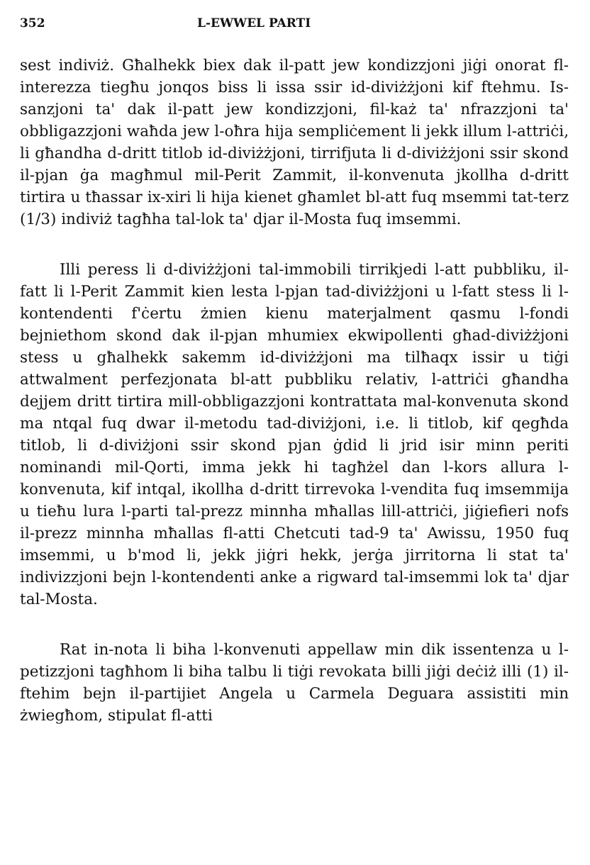352 L-EWWEL PARTI
sest indiviż. Għalhekk biex dak il-patt jew kondizzjoni jiġi onorat fl-interezza tiegħu jonqos biss li issa ssir id-diviżżjoni kif ftehmu. Is-sanzjoni ta' dak il-patt jew kondizzjoni, fil-każ ta' nfrazzjoni ta' obbligazzjoni waħda jew l-oħra hija sempliċement li jekk illum l-attriċi, li għandha d-dritt titlob id-diviżżjoni, tirrifjuta li d-diviżżjoni ssir skond il-pjan ġa magħmul mil-Perit Zammit, il-konvenuta jkollha d-dritt tirtira u tħassar ix-xiri li hija kienet għamlet bl-att fuq msemmi tat-terz (1/3) indiviż tagħha tal-lok ta' djar il-Mosta fuq imsemmi.
Illi peress li d-diviżżjoni tal-immobili tirrikjedi l-att pubbliku, il-fatt li l-Perit Zammit kien lesta l-pjan tad-diviżżjoni u l-fatt stess li l-kontendenti f'ċertu żmien kienu materjalment qasmu l-fondi bejniethom skond dak il-pjan mhumiex ekwipollenti għad-diviżżjoni stess u għalhekk sakemm id-diviżżjoni ma tilħaqx issir u tiġi attwalment perfezjonata bl-att pubbliku relativ, l-attriċi għandha dejjem dritt tirtira mill-obbligazzjoni kontrattata mal-konvenuta skond ma ntqal fuq dwar il-metodu tad-diviżjoni, i.e. li titlob, kif qegħda titlob, li d-diviżjoni ssir skond pjan ġdid li jrid isir minn periti nominandi mil-Qorti, imma jekk hi tagħżel dan l-kors allura l-konvenuta, kif intqal, ikollha d-dritt tirrevoka l-vendita fuq imsemmija u tieħu lura l-parti tal-prezz minnha mħallas lill-attriċi, jiġiefieri nofs il-prezz minnha mħallas fl-atti Chetcuti tad-9 ta' Awissu, 1950 fuq imsemmi, u b'mod li, jekk jiġri hekk, jerġa jirritorna li stat ta' indivizzjoni bejn l-kontendenti anke a rigward tal-imsemmi lok ta' djar tal-Mosta.
Rat in-nota li biha l-konvenuti appellaw min dik issentenza u l-petizzjoni tagħhom li biha talbu li tiġi revokata billi jiġi deċiż illi (1) il-ftehim bejn il-partijiet Angela u Carmela Deguara assistiti min żwiegħom, stipulat fl-atti